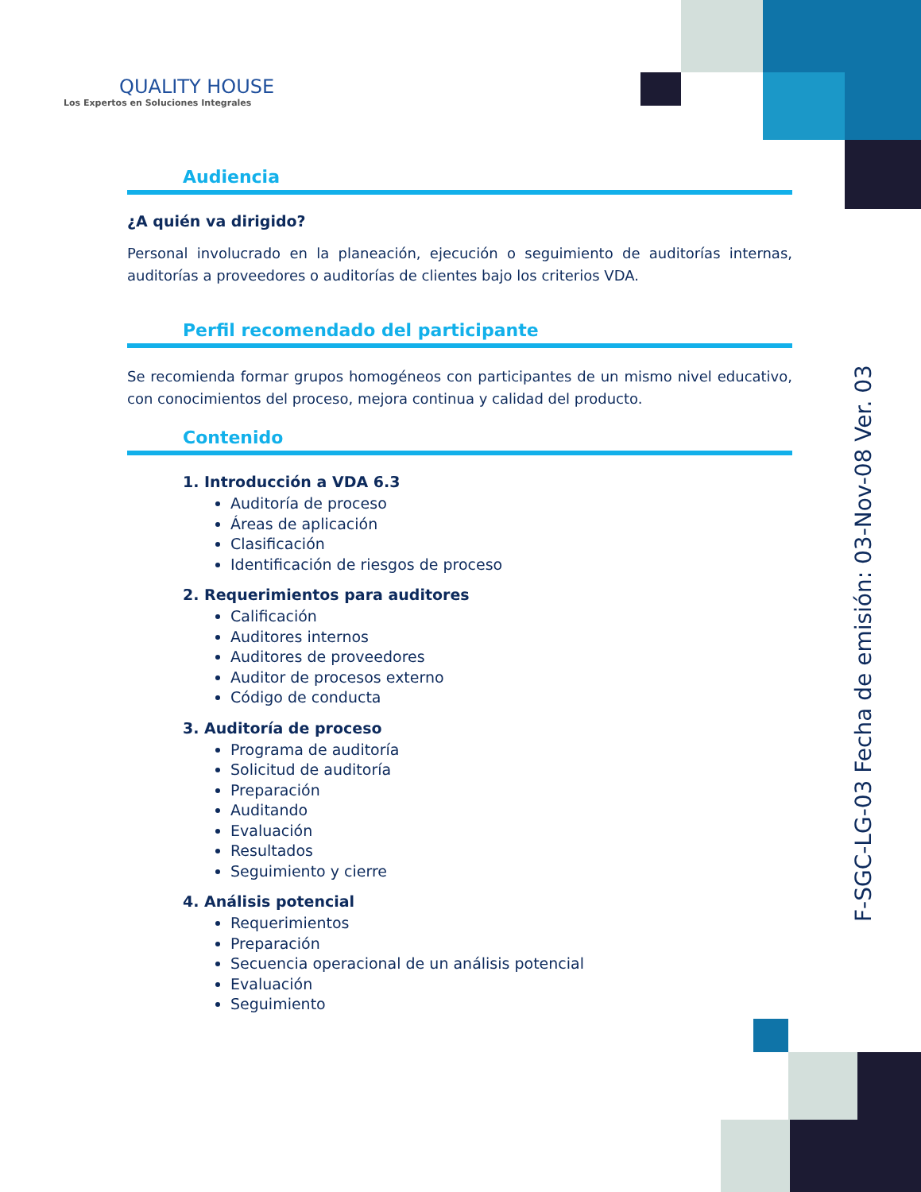QUALITY HOUSE
Los Expertos en Soluciones Integrales
Audiencia
¿A quién va dirigido?
Personal involucrado en la planeación, ejecución o seguimiento de auditorías internas, auditorías a proveedores o auditorías de clientes bajo los criterios VDA.
Perfil recomendado del participante
Se recomienda formar grupos homogéneos con participantes de un mismo nivel educativo, con conocimientos del proceso, mejora continua y calidad del producto.
Contenido
1. Introducción a VDA 6.3
Auditoría de proceso
Áreas de aplicación
Clasificación
Identificación de riesgos de proceso
2. Requerimientos para auditores
Calificación
Auditores internos
Auditores de proveedores
Auditor de procesos externo
Código de conducta
3. Auditoría de proceso
Programa de auditoría
Solicitud de auditoría
Preparación
Auditando
Evaluación
Resultados
Seguimiento y cierre
4. Análisis potencial
Requerimientos
Preparación
Secuencia operacional de un análisis potencial
Evaluación
Seguimiento
F-SGC-LG-03 Fecha de emisión: 03-Nov-08 Ver. 03